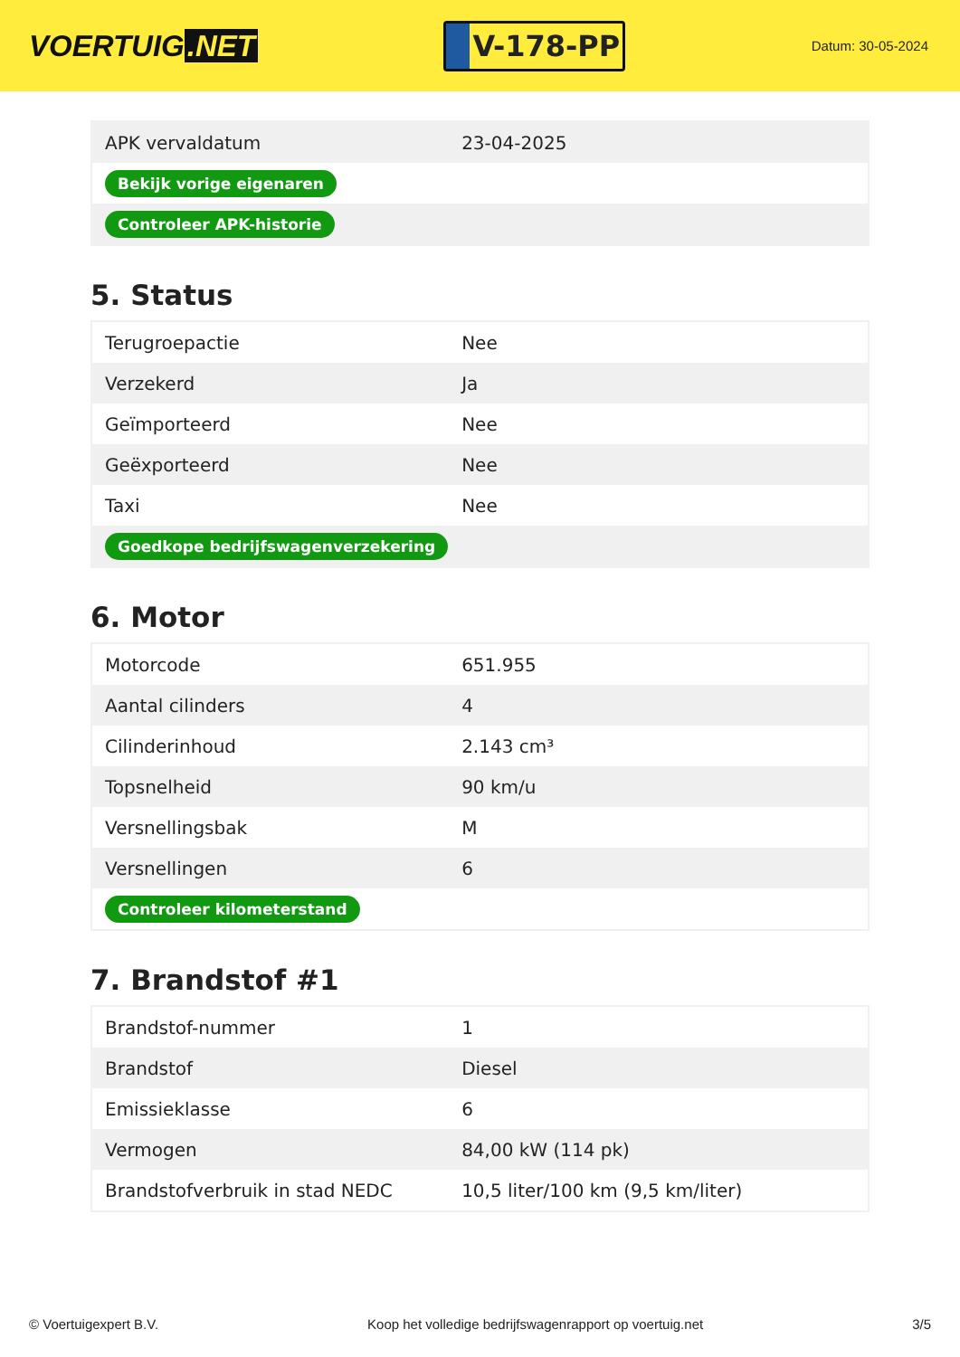VOERTUIG.NET
V-178-PP
Datum: 30-05-2024
| APK vervaldatum | 23-04-2025 |
| Bekijk vorige eigenaren | |
| Controleer APK-historie | |
5. Status
| Terugroepactie | Nee |
| Verzekerd | Ja |
| Geïmporteerd | Nee |
| Geëxporteerd | Nee |
| Taxi | Nee |
| Goedkope bedrijfswagenverzekering | |
6. Motor
| Motorcode | 651.955 |
| Aantal cilinders | 4 |
| Cilinderinhoud | 2.143 cm³ |
| Topsnelheid | 90 km/u |
| Versnellingsbak | M |
| Versnellingen | 6 |
| Controleer kilometerstand | |
7. Brandstof #1
| Brandstof-nummer | 1 |
| Brandstof | Diesel |
| Emissieklasse | 6 |
| Vermogen | 84,00 kW (114 pk) |
| Brandstofverbruik in stad NEDC | 10,5 liter/100 km (9,5 km/liter) |
© Voertuigexpert B.V. Koop het volledige bedrijfswagenrapport op voertuig.net 3/5